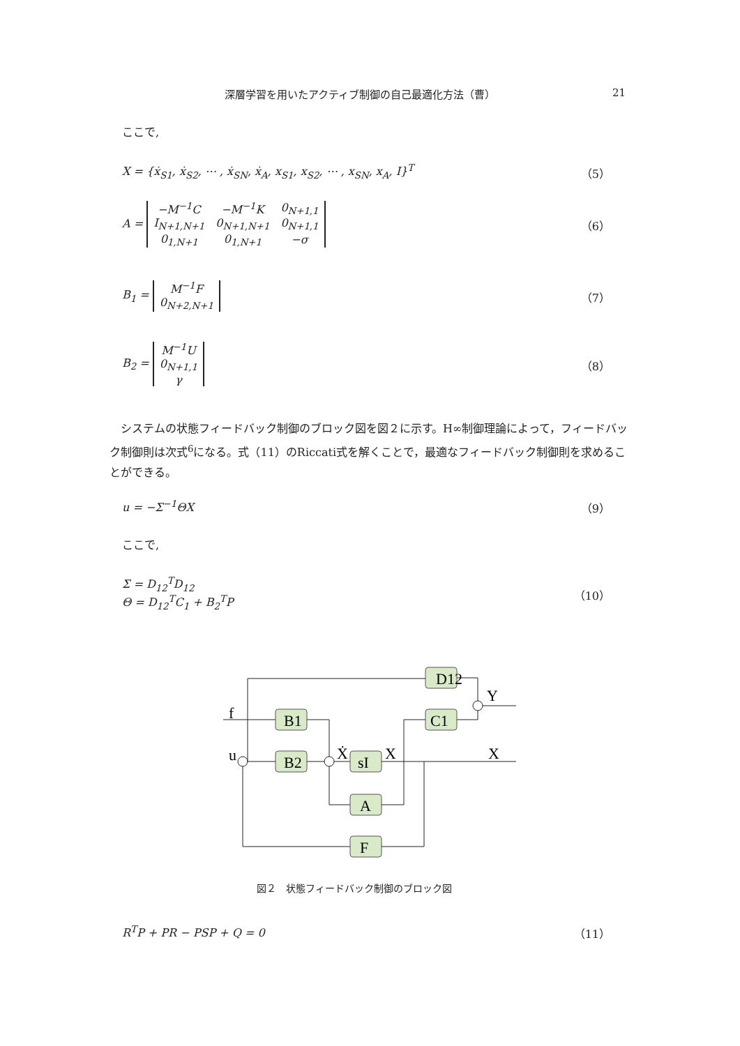深層学習を用いたアクティブ制御の自己最適化方法（曹） 21
ここで,
X = {ẋ<sub>S1</sub>, ẋ<sub>S2</sub>, ⋯ , ẋ<sub>SN</sub>, ẋ<sub>A</sub>, x<sub>S1</sub>, x<sub>S2</sub>, ⋯ , x<sub>SN</sub>, x<sub>A</sub>, I}<sup>T</sup> （5）
A =
| −M<sup>−1</sup>C | −M<sup>−1</sup>K | 0<sub>N+1,1</sub> |
| I<sub>N+1,N+1</sub> | 0<sub>N+1,N+1</sub> | 0<sub>N+1,1</sub> |
| 0<sub>1,N+1</sub> | 0<sub>1,N+1</sub> | −σ |
（6）
B<sub>1</sub> =
| M<sup>−1</sup>F |
| 0<sub>N+2,N+1</sub> |
（7）
B<sub>2</sub> =
| M<sup>−1</sup>U |
| 0<sub>N+1,1</sub> |
| γ |
（8）
　システムの状態フィードバック制御のブロック図を図２に示す。H∞制御理論によって，フィードバック制御則は次式<sup>6</sup>になる。式（11）のRiccati式を解くことで，最適なフィードバック制御則を求めることができる。
u = −Σ<sup>−1</sup>ΘX （9）
ここで,
Σ = D<sub>12</sub><sup>T</sup>D<sub>12</sub>
Θ = D<sub>12</sub><sup>T</sup>C<sub>1</sub> + B<sub>2</sub><sup>T</sup>P （10）
D12
B1
C1
B2
sI
A
F
f
u
Ẋ
X
X
Y
図２　状態フィードバック制御のブロック図
R<sup>T</sup>P + PR − PSP + Q = 0 （11）